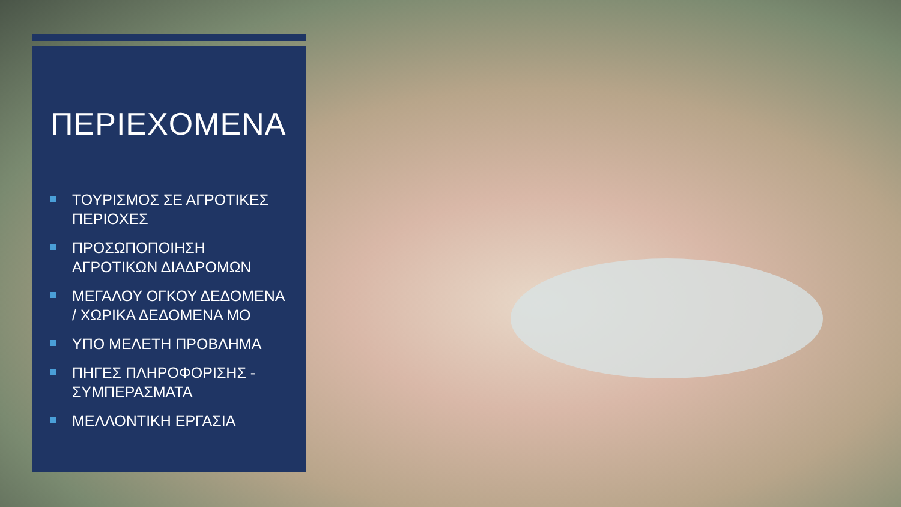ΠΕΡΙΕΧΟΜΕΝΑ
ΤΟΥΡΙΣΜΟΣ ΣΕ ΑΓΡΟΤΙΚΕΣ ΠΕΡΙΟΧΕΣ
ΠΡΟΣΩΠΟΠΟΙΗΣΗ ΑΓΡΟΤΙΚΩΝ ΔΙΑΔΡΟΜΩΝ
ΜΕΓΑΛΟΥ ΟΓΚΟΥ ΔΕΔΟΜΕΝΑ / ΧΩΡΙΚΑ ΔΕΔΟΜΕΝΑ ΜΟ
ΥΠΟ ΜΕΛΕΤΗ ΠΡΟΒΛΗΜΑ
ΠΗΓΕΣ ΠΛΗΡΟΦΟΡΙΣΗΣ - ΣΥΜΠΕΡΑΣΜΑΤΑ
ΜΕΛΛΟΝΤΙΚΗ ΕΡΓΑΣΙΑ